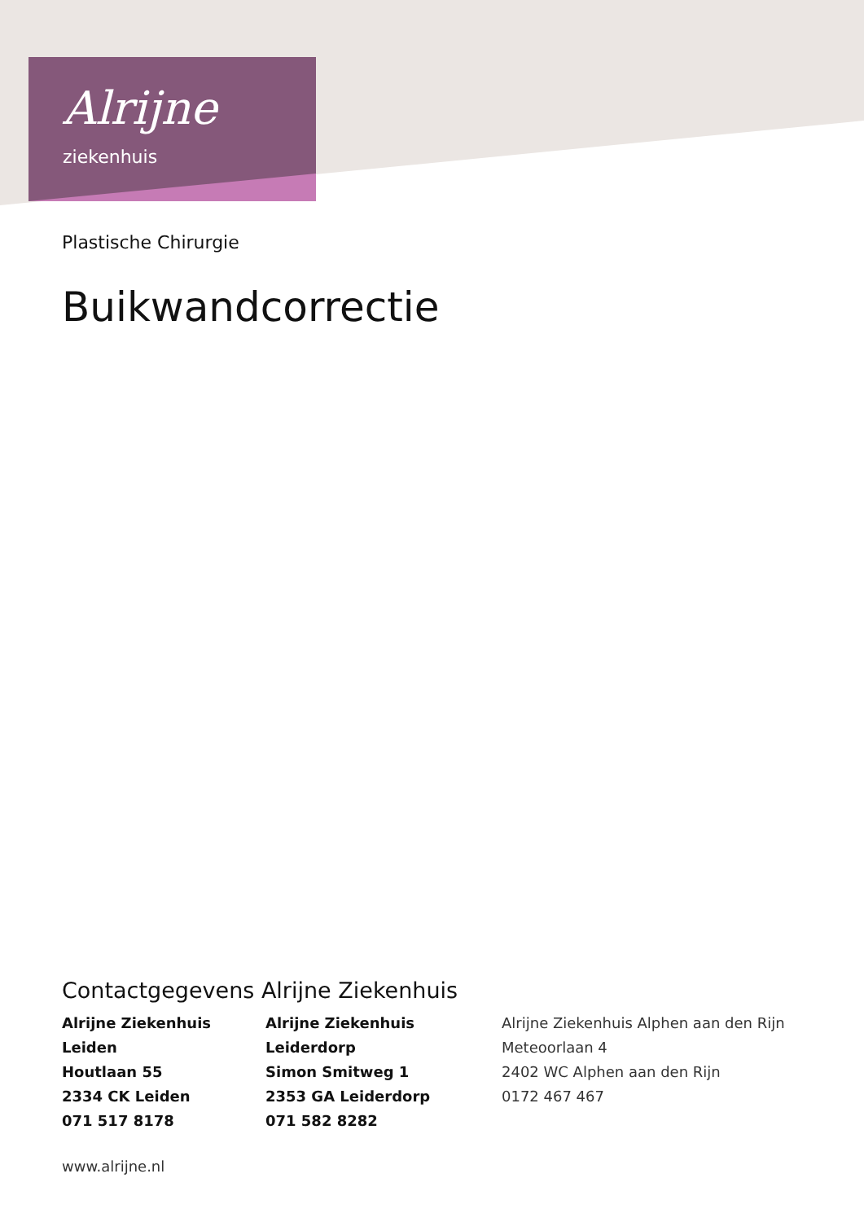Alrijne
ziekenhuis
Plastische Chirurgie
Buikwandcorrectie
Contactgegevens Alrijne Ziekenhuis
Alrijne Ziekenhuis Leiden
Houtlaan 55
2334 CK Leiden
071 517 8178
Alrijne Ziekenhuis Leiderdorp
Simon Smitweg 1
2353 GA Leiderdorp
071 582 8282
Alrijne Ziekenhuis Alphen aan den Rijn
Meteoorlaan 4
2402 WC Alphen aan den Rijn
0172 467 467
www.alrijne.nl